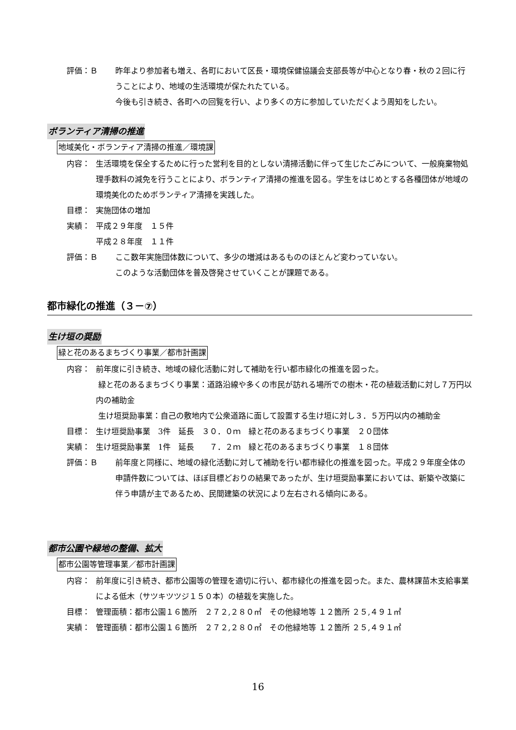評価：Ｂ 昨年より参加者も増え、各町において区長・環境保健協議会支部長等が中心となり春・秋の２回に行うことにより、地域の生活環境が保たれたている。
今後も引き続き、各町への回覧を行い、より多くの方に参加していただくよう周知をしたい。
ボランティア清掃の推進
地域美化・ボランティア清掃の推進／環境課
内容： 生活環境を保全するために行った営利を目的としない清掃活動に伴って生じたごみについて、一般廃棄物処理手数料の減免を行うことにより、ボランティア清掃の推進を図る。学生をはじめとする各種団体が地域の環境美化のためボランティア清掃を実践した。
目標： 実施団体の増加
実績： 平成２９年度　１５件
平成２８年度　１１件
評価：Ｂ ここ数年実施団体数について、多少の増減はあるもののほとんど変わっていない。
このような活動団体を普及啓発させていくことが課題である。
都市緑化の推進（３－⑦）
生け垣の奨励
緑と花のあるまちづくり事業／都市計画課
内容： 前年度に引き続き、地域の緑化活動に対して補助を行い都市緑化の推進を図った。
緑と花のあるまちづくり事業：道路沿線や多くの市民が訪れる場所での樹木・花の植栽活動に対し７万円以内の補助金
生け垣奨励事業：自己の敷地内で公衆道路に面して設置する生け垣に対し３．５万円以内の補助金
目標： 生け垣奨励事業　3件　延長　３０．０ｍ　緑と花のあるまちづくり事業　２０団体
実績： 生け垣奨励事業　1件　延長　　７．２ｍ　緑と花のあるまちづくり事業　１８団体
評価：Ｂ 前年度と同様に、地域の緑化活動に対して補助を行い都市緑化の推進を図った。平成２９年度全体の申請件数については、ほぼ目標どおりの結果であったが、生け垣奨励事業においては、新築や改築に伴う申請が主であるため、民間建築の状況により左右される傾向にある。
都市公園や緑地の整備、拡大
都市公園等管理事業／都市計画課
内容： 前年度に引き続き、都市公園等の管理を適切に行い、都市緑化の推進を図った。また、農林課苗木支給事業による低木（サツキツツジ１５０本）の植栽を実施した。
目標： 管理面積：都市公園１６箇所　２７２,２８０㎡　その他緑地等 １２箇所 ２５,４９１㎡
実績： 管理面積：都市公園１６箇所　２７２,２８０㎡　その他緑地等 １２箇所 ２５,４９１㎡
16